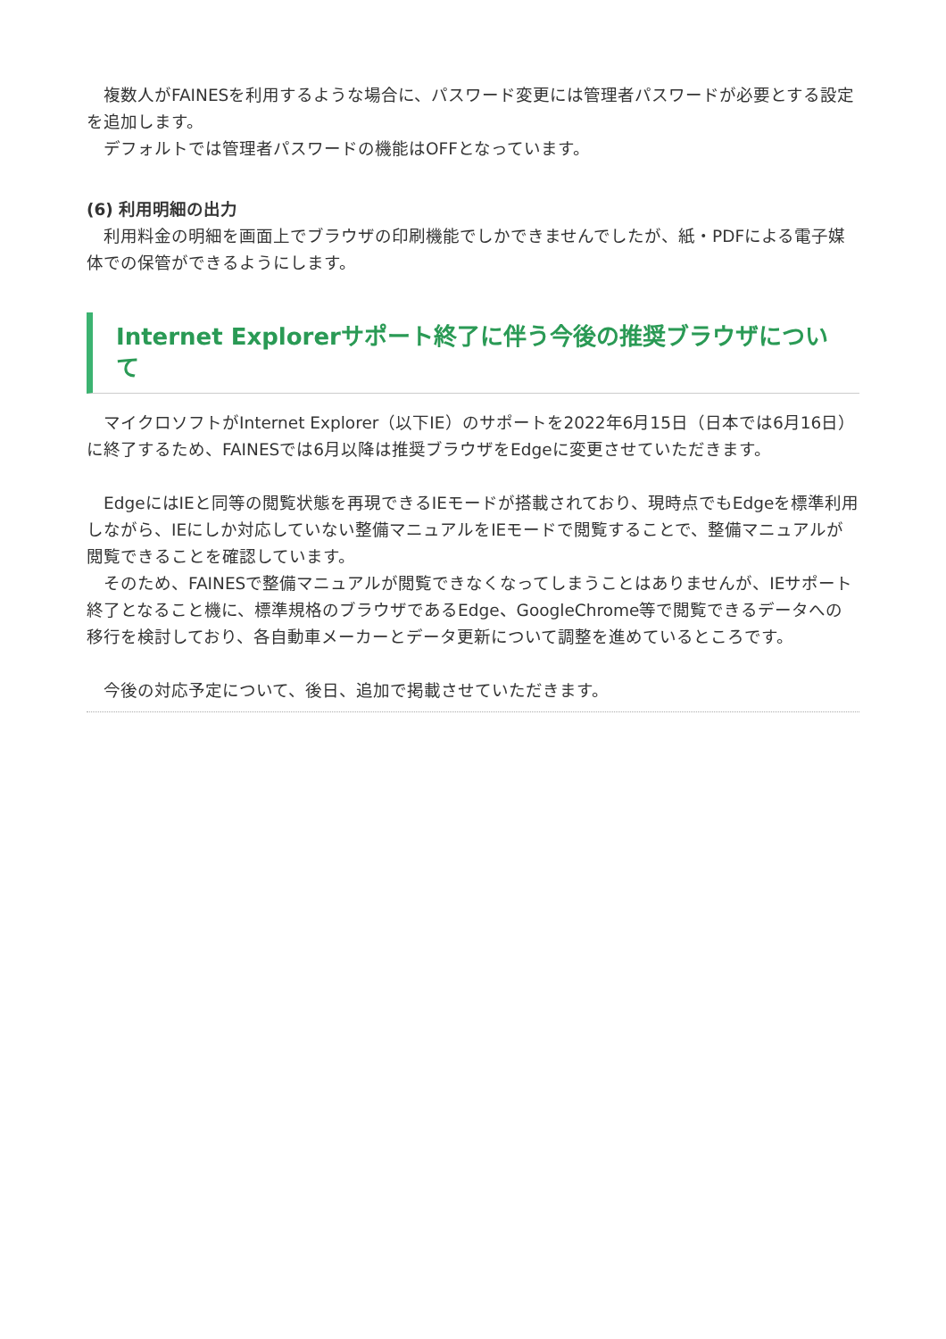複数人がFAINESを利用するような場合に、パスワード変更には管理者パスワードが必要とする設定を追加します。
　デフォルトでは管理者パスワードの機能はOFFとなっています。
(6) 利用明細の出力
　利用料金の明細を画面上でブラウザの印刷機能でしかできませんでしたが、紙・PDFによる電子媒体での保管ができるようにします。
Internet Explorerサポート終了に伴う今後の推奨ブラウザについて
　マイクロソフトがInternet Explorer（以下IE）のサポートを2022年6月15日（日本では6月16日）に終了するため、FAINESでは6月以降は推奨ブラウザをEdgeに変更させていただきます。
　EdgeにはIEと同等の閲覧状態を再現できるIEモードが搭載されており、現時点でもEdgeを標準利用しながら、IEにしか対応していない整備マニュアルをIEモードで閲覧することで、整備マニュアルが閲覧できることを確認しています。
　そのため、FAINESで整備マニュアルが閲覧できなくなってしまうことはありませんが、IEサポート終了となること機に、標準規格のブラウザであるEdge、GoogleChrome等で閲覧できるデータへの移行を検討しており、各自動車メーカーとデータ更新について調整を進めているところです。
　今後の対応予定について、後日、追加で掲載させていただきます。